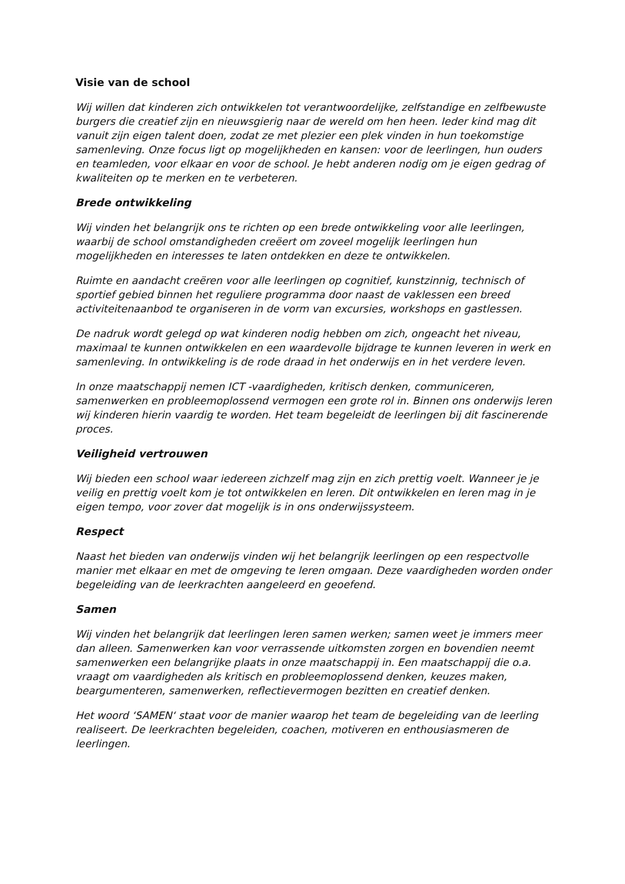Visie van de school
Wij willen dat kinderen zich ontwikkelen tot verantwoordelijke, zelfstandige en zelfbewuste burgers die creatief zijn en nieuwsgierig naar de wereld om hen heen. Ieder kind mag dit vanuit zijn eigen talent doen, zodat ze met plezier een plek vinden in hun toekomstige samenleving. Onze focus ligt op mogelijkheden en kansen: voor de leerlingen, hun ouders en teamleden, voor elkaar en voor de school. Je hebt anderen nodig om je eigen gedrag of kwaliteiten op te merken en te verbeteren.
Brede ontwikkeling
Wij vinden het belangrijk ons te richten op een brede ontwikkeling voor alle leerlingen, waarbij de school omstandigheden creëert om zoveel mogelijk leerlingen hun mogelijkheden en interesses te laten ontdekken en deze te ontwikkelen.
Ruimte en aandacht creëren voor alle leerlingen op cognitief, kunstzinnig, technisch of sportief gebied binnen het reguliere programma door naast de vaklessen een breed activiteitenaanbod te organiseren in de vorm van excursies, workshops en gastlessen.
De nadruk wordt gelegd op wat kinderen nodig hebben om zich, ongeacht het niveau, maximaal te kunnen ontwikkelen en een waardevolle bijdrage te kunnen leveren in werk en samenleving. In ontwikkeling is de rode draad in het onderwijs en in het verdere leven.
In onze maatschappij nemen ICT -vaardigheden, kritisch denken, communiceren, samenwerken en probleemoplossend vermogen een grote rol in. Binnen ons onderwijs leren wij kinderen hierin vaardig te worden. Het team begeleidt de leerlingen bij dit fascinerende proces.
Veiligheid vertrouwen
Wij bieden een school waar iedereen zichzelf mag zijn en zich prettig voelt. Wanneer je je veilig en prettig voelt kom je tot ontwikkelen en leren. Dit ontwikkelen en leren mag in je eigen tempo, voor zover dat mogelijk is in ons onderwijssysteem.
Respect
Naast het bieden van onderwijs vinden wij het belangrijk leerlingen op een respectvolle manier met elkaar en met de omgeving te leren omgaan. Deze vaardigheden worden onder begeleiding van de leerkrachten aangeleerd en geoefend.
Samen
Wij vinden het belangrijk dat leerlingen leren samen werken; samen weet je immers meer dan alleen. Samenwerken kan voor verrassende uitkomsten zorgen en bovendien neemt samenwerken een belangrijke plaats in onze maatschappij in. Een maatschappij die o.a. vraagt om vaardigheden als kritisch en probleemoplossend denken, keuzes maken, beargumenteren, samenwerken, reflectievermogen bezitten en creatief denken.
Het woord ‘SAMEN‘ staat voor de manier waarop het team de begeleiding van de leerling realiseert. De leerkrachten begeleiden, coachen, motiveren en enthousiasmeren de leerlingen.